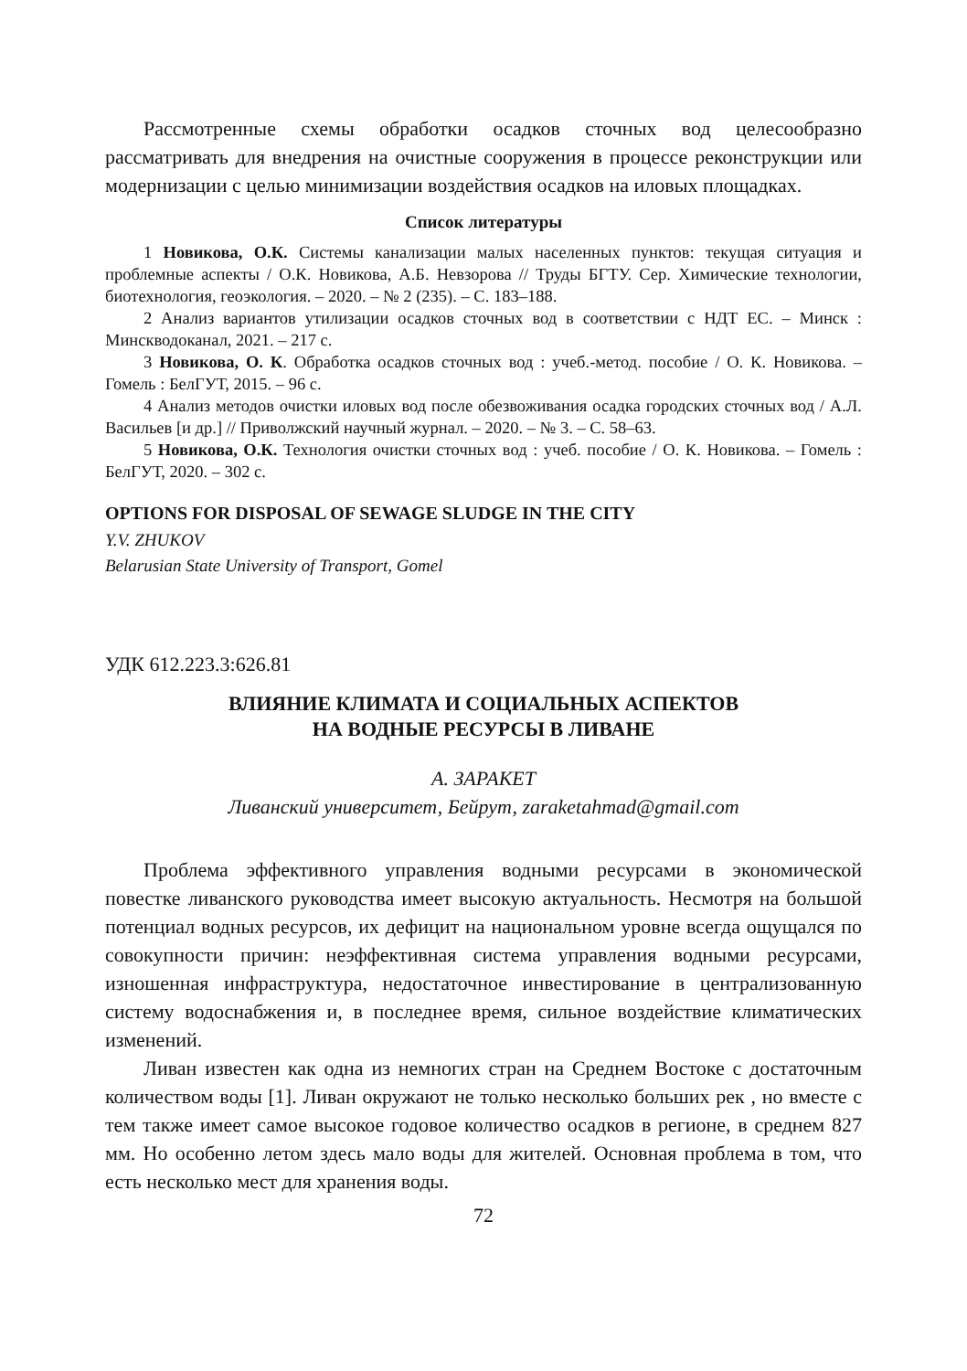Рассмотренные схемы обработки осадков сточных вод целесообразно рассматривать для внедрения на очистные сооружения в процессе реконструкции или модернизации с целью минимизации воздействия осадков на иловых площадках.
Список литературы
1 Новикова, О.К. Системы канализации малых населенных пунктов: текущая ситуация и проблемные аспекты / О.К. Новикова, А.Б. Невзорова // Труды БГТУ. Сер. Химические технологии, биотехнология, геоэкология. – 2020. – № 2 (235). – С. 183–188.
2 Анализ вариантов утилизации осадков сточных вод в соответствии с НДТ ЕС. – Минск : Минскводоканал, 2021. – 217 с.
3 Новикова, О. К. Обработка осадков сточных вод : учеб.-метод. пособие / О. К. Новикова. – Гомель : БелГУТ, 2015. – 96 с.
4 Анализ методов очистки иловых вод после обезвоживания осадка городских сточных вод / А.Л. Васильев [и др.] // Приволжский научный журнал. – 2020. – № 3. – С. 58–63.
5 Новикова, О.К. Технология очистки сточных вод : учеб. пособие / О. К. Новикова. – Гомель : БелГУТ, 2020. – 302 с.
OPTIONS FOR DISPOSAL OF SEWAGE SLUDGE IN THE CITY
Y.V. ZHUKOV
Belarusian State University of Transport, Gomel
УДК 612.223.3:626.81
ВЛИЯНИЕ КЛИМАТА И СОЦИАЛЬНЫХ АСПЕКТОВ
НА ВОДНЫЕ РЕСУРСЫ В ЛИВАНЕ
А. ЗАРАКЕТ
Ливанский университет, Бейрут, zaraketahmad@gmail.com
Проблема эффективного управления водными ресурсами в экономической повестке ливанского руководства имеет высокую актуальность. Несмотря на большой потенциал водных ресурсов, их дефицит на национальном уровне всегда ощущался по совокупности причин: неэффективная система управления водными ресурсами, изношенная инфраструктура, недостаточное инвестирование в централизованную систему водоснабжения и, в последнее время, сильное воздействие климатических изменений.
Ливан известен как одна из немногих стран на Среднем Востоке с достаточным количеством воды [1]. Ливан окружают не только несколько больших рек , но вместе с тем также имеет самое высокое годовое количество осадков в регионе, в среднем 827 мм. Но особенно летом здесь мало воды для жителей. Основная проблема в том, что есть несколько мест для хранения воды.
72